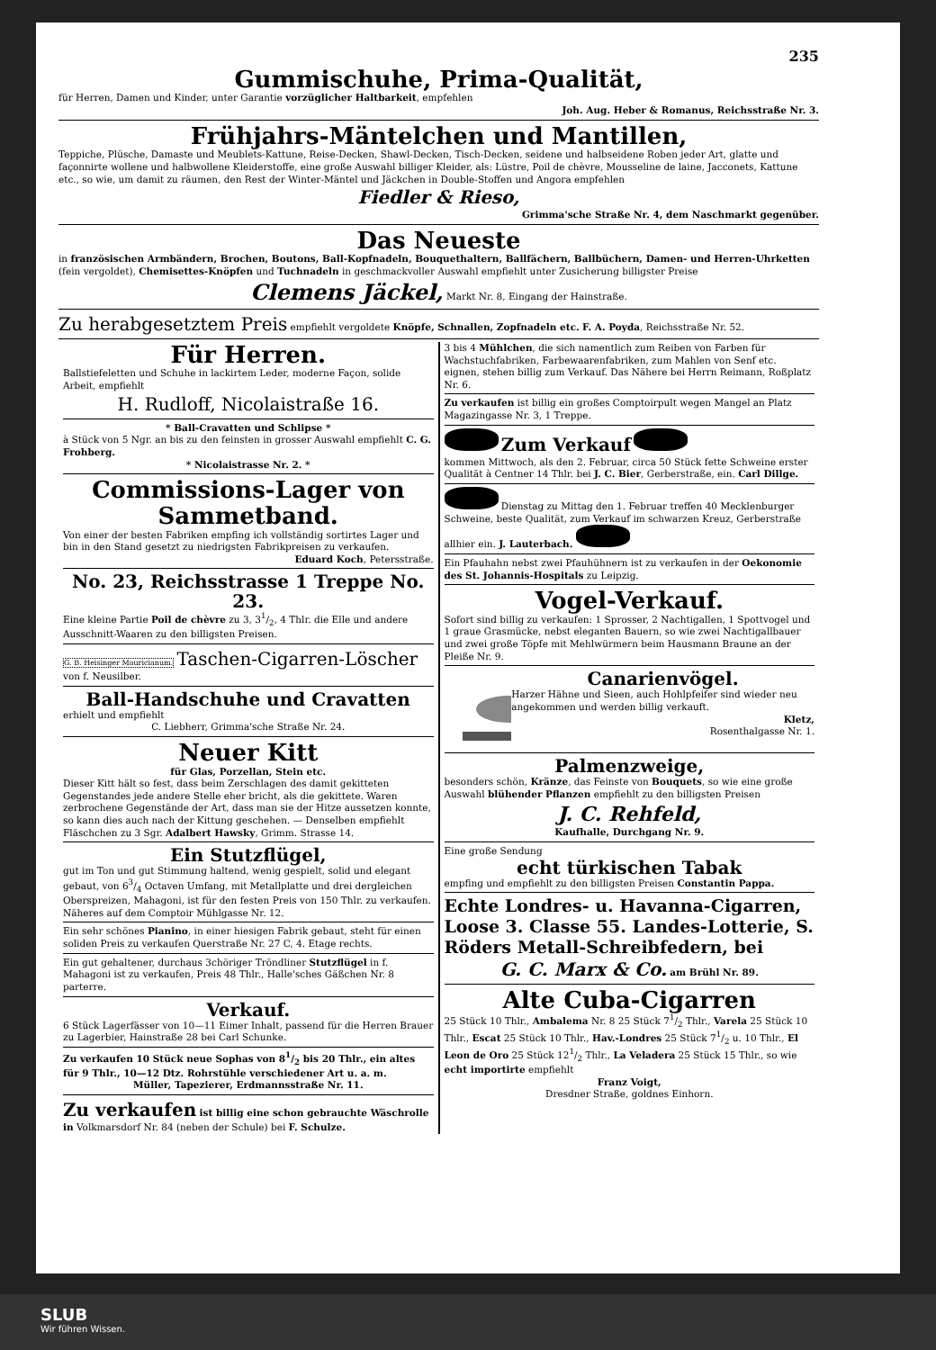235
Gummischuhe, Prima-Qualität,
für Herren, Damen und Kinder, unter Garantie vorzüglicher Haltbarkeit, empfehlen
Joh. Aug. Heber & Romanus, Reichsstraße Nr. 3.
Frühjahrs-Mäntelchen und Mantillen,
Teppiche, Plüsche, Damaste und Meublets-Kattune, Reise-Decken, Shawl-Decken, Tisch-Decken, seidene und halbseidene Roben jeder Art, glatte und façonnirte wollene und halbwollene Kleiderstoffe, eine große Auswahl billiger Kleider, als: Lüstre, Poil de chèvre, Mousseline de laine, Jacconets, Kattune etc., so wie, um damit zu räumen, den Rest der Winter-Mäntel und Jäckchen in Double-Stoffen und Angora empfehlen
Fiedler & Rieso,
Grimma'sche Straße Nr. 4, dem Naschmarkt gegenüber.
Das Neueste
in französischen Armbändern, Brochen, Boutons, Ball-Kopfnadeln, Bouquethaltern, Ballfächern, Ballbüchern, Damen- und Herren-Uhrketten (fein vergoldet), Chemisettes-Knöpfen und Tuchnadeln in geschmackvoller Auswahl empfiehlt unter Zusicherung billigster Preise
Clemens Jäckel, Markt Nr. 8, Eingang der Hainstraße.
Zu herabgesetztem Preis empfiehlt vergoldete Knöpfe, Schnallen, Zopfnadeln etc. F. A. Poyda, Reichsstraße Nr. 52.
Für Herren.
Ballstiefeletten und Schuhe in lackirtem Leder, moderne Façon, solide Arbeit, empfiehlt
H. Rudloff, Nicolaistraße 16.
* Ball-Cravatten und Schlipse *
à Stück von 5 Ngr. an bis zu den feinsten in grosser Auswahl empfiehlt C. G. Frohberg.
* Nicolaistrasse Nr. 2. *
Commissions-Lager von Sammetband.
Von einer der besten Fabriken empfing ich vollständig sortirtes Lager und bin in den Stand gesetzt zu niedrigsten Fabrikpreisen zu verkaufen.
Eduard Koch, Petersstraße.
No. 23, Reichsstrasse 1 Treppe No. 23.
Eine kleine Partie Poil de chèvre zu 3, 31/2, 4 Thlr. die Elle und andere Ausschnitt-Waaren zu den billigsten Preisen.
G. B. Heisinger Mauricianum. Taschen-Cigarren-Löscher von f. Neusilber.
Ball-Handschuhe und Cravatten
erhielt und empfiehlt
C. Liebherr, Grimma'sche Straße Nr. 24.
Neuer Kitt
für Glas, Porzellan, Stein etc.
Dieser Kitt hält so fest, dass beim Zerschlagen des damit gekitteten Gegenstandes jede andere Stelle eher bricht, als die gekittete. Waren zerbrochene Gegenstände der Art, dass man sie der Hitze aussetzen konnte, so kann dies auch nach der Kittung geschehen. — Denselben empfiehlt Fläschchen zu 3 Sgr. Adalbert Hawsky, Grimm. Strasse 14.
Ein Stutzflügel,
gut im Ton und gut Stimmung haltend, wenig gespielt, solid und elegant gebaut, von 63/4 Octaven Umfang, mit Metallplatte und drei dergleichen Oberspreizen, Mahagoni, ist für den festen Preis von 150 Thlr. zu verkaufen.
Näheres auf dem Comptoir Mühlgasse Nr. 12.
Ein sehr schönes Pianino, in einer hiesigen Fabrik gebaut, steht für einen soliden Preis zu verkaufen Querstraße Nr. 27 C, 4. Etage rechts.
Ein gut gehaltener, durchaus 3chöriger Tröndliner Stutzflügel in f. Mahagoni ist zu verkaufen, Preis 48 Thlr., Halle'sches Gäßchen Nr. 8 parterre.
Verkauf.
6 Stück Lagerfässer von 10—11 Eimer Inhalt, passend für die Herren Brauer zu Lagerbier, Hainstraße 28 bei Carl Schunke.
Zu verkaufen 10 Stück neue Sophas von 81/2 bis 20 Thlr., ein altes für 9 Thlr., 10—12 Dtz. Rohrstühle verschiedener Art u. a. m.
Müller, Tapezierer, Erdmannsstraße Nr. 11.
Zu verkaufen ist billig eine schon gebrauchte Wäschrolle in Volkmarsdorf Nr. 84 (neben der Schule) bei F. Schulze.
3 bis 4 Mühlchen, die sich namentlich zum Reiben von Farben für Wachstuchfabriken, Farbewaarenfabriken, zum Mahlen von Senf etc. eignen, stehen billig zum Verkauf. Das Nähere bei Herrn Reimann, Roßplatz Nr. 6.
Zu verkaufen ist billig ein großes Comptoirpult wegen Mangel an Platz Magazingasse Nr. 3, 1 Treppe.
Zum Verkauf
kommen Mittwoch, als den 2. Februar, circa 50 Stück fette Schweine erster Qualität à Centner 14 Thlr. bei J. C. Bier, Gerberstraße, ein. Carl Dillge.
Dienstag zu Mittag den 1. Februar treffen 40 Mecklenburger Schweine, beste Qualität, zum Verkauf im schwarzen Kreuz, Gerberstraße allhier ein. J. Lauterbach.
Ein Pfauhahn nebst zwei Pfauhühnern ist zu verkaufen in der Oekonomie des St. Johannis-Hospitals zu Leipzig.
Vogel-Verkauf.
Sofort sind billig zu verkaufen: 1 Sprosser, 2 Nachtigallen, 1 Spottvogel und 1 graue Grasmücke, nebst eleganten Bauern, so wie zwei Nachtigallbauer und zwei große Töpfe mit Mehlwürmern beim Hausmann Braune an der Pleiße Nr. 9.
Canarienvögel.
Harzer Hähne und Sieen, auch Hohlpfeifer sind wieder neu angekommen und werden billig verkauft.
Kletz,
Rosenthalgasse Nr. 1.
Palmenzweige,
besonders schön, Kränze, das Feinste von Bouquets, so wie eine große Auswahl blühender Pflanzen empfiehlt zu den billigsten Preisen
J. C. Rehfeld,
Kaufhalle, Durchgang Nr. 9.
Eine große Sendung
echt türkischen Tabak
empfing und empfiehlt zu den billigsten Preisen Constantin Pappa.
Echte Londres- u. Havanna-Cigarren, Loose 3. Classe 55. Landes-Lotterie, S. Röders Metall-Schreibfedern, bei
G. C. Marx & Co. am Brühl Nr. 89.
Alte Cuba-Cigarren
25 Stück 10 Thlr., Ambalema Nr. 8 25 Stück 71/2 Thlr., Varela 25 Stück 10 Thlr., Escat 25 Stück 10 Thlr., Hav.-Londres 25 Stück 71/2 u. 10 Thlr., El Leon de Oro 25 Stück 121/2 Thlr., La Veladera 25 Stück 15 Thlr., so wie echt importirte empfiehlt
Franz Voigt,
Dresdner Straße, goldnes Einhorn.
SLUB
Wir führen Wissen.